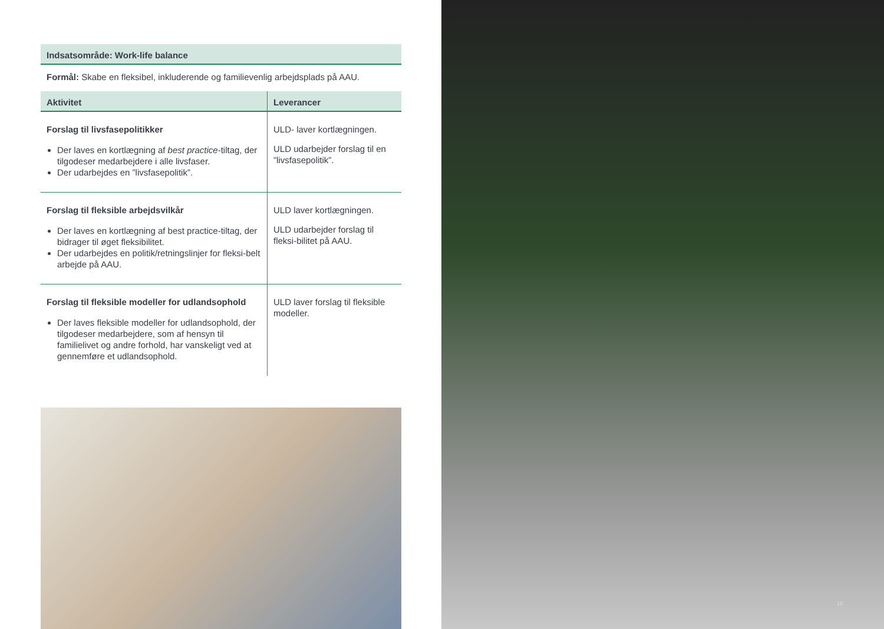Indsatsområde: Work-life balance
Formål: Skabe en fleksibel, inkluderende og familievenlig arbejdsplads på AAU.
| Aktivitet | Leverancer |
| --- | --- |
| Forslag til livsfasepolitikker Der laves en kortlægning af best practice -tiltag, der tilgodeser medarbejdere i alle livsfaser. Der udarbejdes en ”livsfasepolitik”. | ULD- laver kortlægningen. ULD udarbejder forslag til en ”livsfasepolitik”. |
| Forslag til fleksible arbejdsvilkår Der laves en kortlægning af best practice-tiltag, der bidrager til øget fleksibilitet. Der udarbejdes en politik/retningslinjer for fleksi-belt arbejde på AAU. | ULD laver kortlægningen. ULD udarbejder forslag til fleksi-bilitet på AAU. |
| Forslag til fleksible modeller for udlandsophold Der laves fleksible modeller for udlandsophold, der tilgodeser medarbejdere, som af hensyn til familielivet og andre forhold, har vanskeligt ved at gennemføre et udlandsophold. | ULD laver forslag til fleksible modeller. |
15